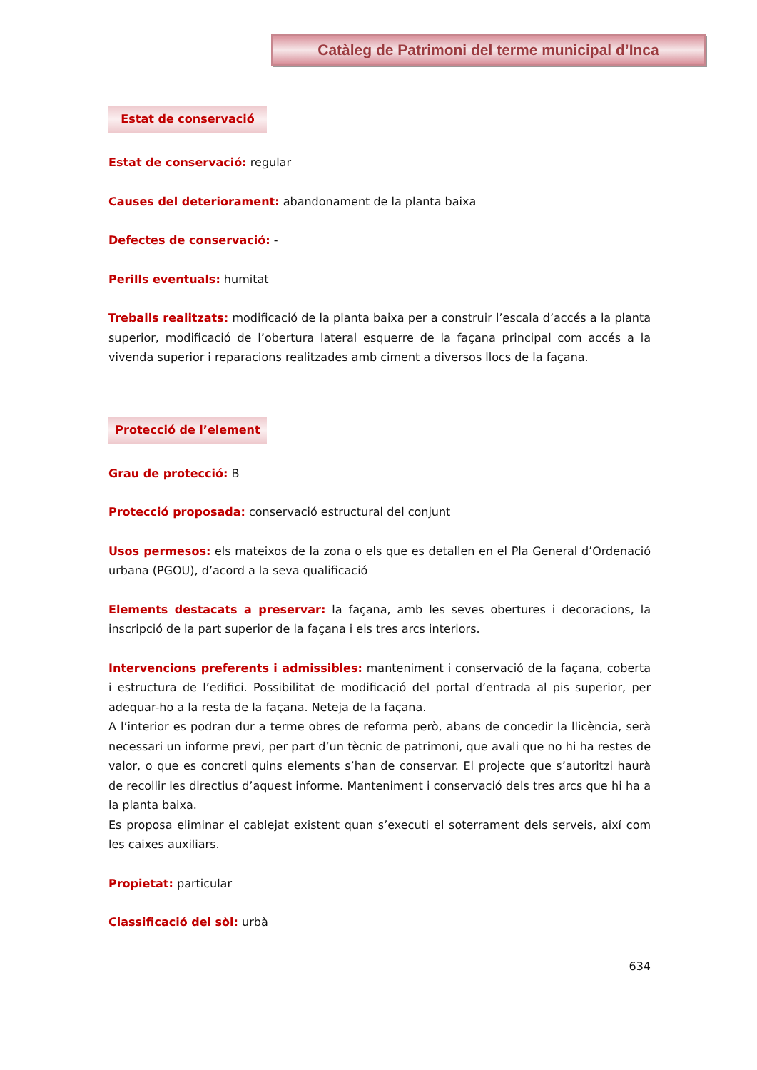Catàleg de Patrimoni del terme municipal d’Inca
Estat de conservació
Estat de conservació: regular
Causes del deteriorament: abandonament de la planta baixa
Defectes de conservació: -
Perills eventuals: humitat
Treballs realitzats: modificació de la planta baixa per a construir l’escala d’accés a la planta superior, modificació de l’obertura lateral esquerre de la façana principal com accés a la vivenda superior i reparacions realitzades amb ciment a diversos llocs de la façana.
Protecció de l’element
Grau de protecció: B
Protecció proposada: conservació estructural del conjunt
Usos permesos: els mateixos de la zona o els que es detallen en el Pla General d’Ordenació urbana (PGOU), d’acord a la seva qualificació
Elements destacats a preservar: la façana, amb les seves obertures i decoracions, la inscripció de la part superior de la façana i els tres arcs interiors.
Intervencions preferents i admissibles: manteniment i conservació de la façana, coberta i estructura de l’edifici. Possibilitat de modificació del portal d’entrada al pis superior, per adequar-ho a la resta de la façana. Neteja de la façana.
A l’interior es podran dur a terme obres de reforma però, abans de concedir la llicència, serà necessari un informe previ, per part d’un tècnic de patrimoni, que avali que no hi ha restes de valor, o que es concreti quins elements s’han de conservar. El projecte que s’autoritzi haurà de recollir les directius d’aquest informe. Manteniment i conservació dels tres arcs que hi ha a la planta baixa.
Es proposa eliminar el cablejat existent quan s’executi el soterrament dels serveis, així com les caixes auxiliars.
Propietat: particular
Classificació del sòl: urbà
634